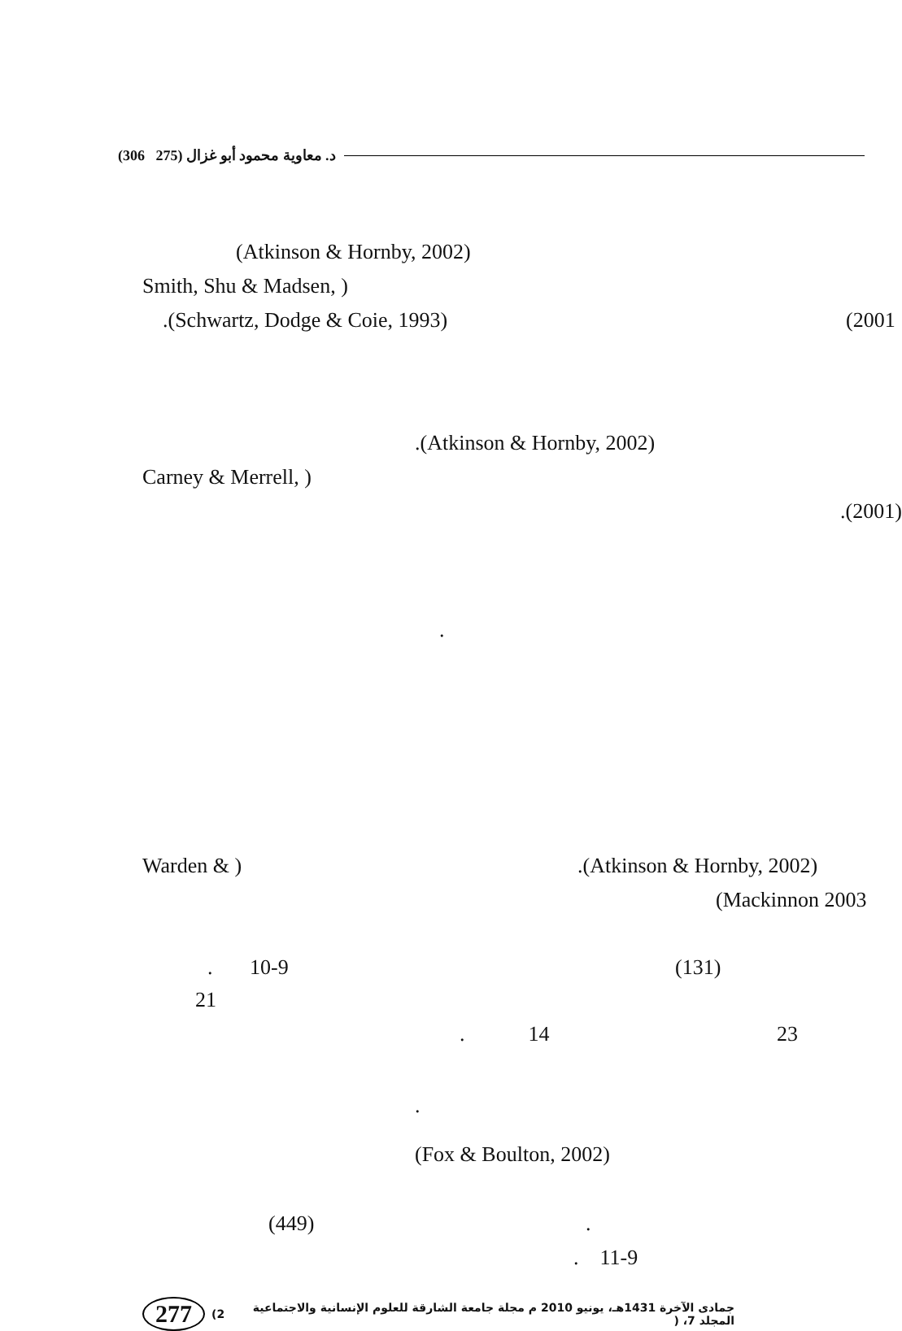(306 275) د. معاوية محمود أبو غزال
(Atkinson & Hornby, 2002)
Smith, Shu & Madsen, )
.(Schwartz, Dodge & Coie, 1993) (2001
.(Atkinson & Hornby, 2002)
Carney & Merrell, )
.(2001)
.
Warden & ) .(Atkinson & Hornby, 2002)
(Mackinnon 2003
. 10-9 (131)
21
. 14 23
.
(Fox & Boulton, 2002)
(449) .
. 11-9
277 (2 جمادى الآخرة 1431هـ، يونيو 2010 م مجلة جامعة الشارقة للعلوم الإنسانية والاجتماعية المجلد 7، (